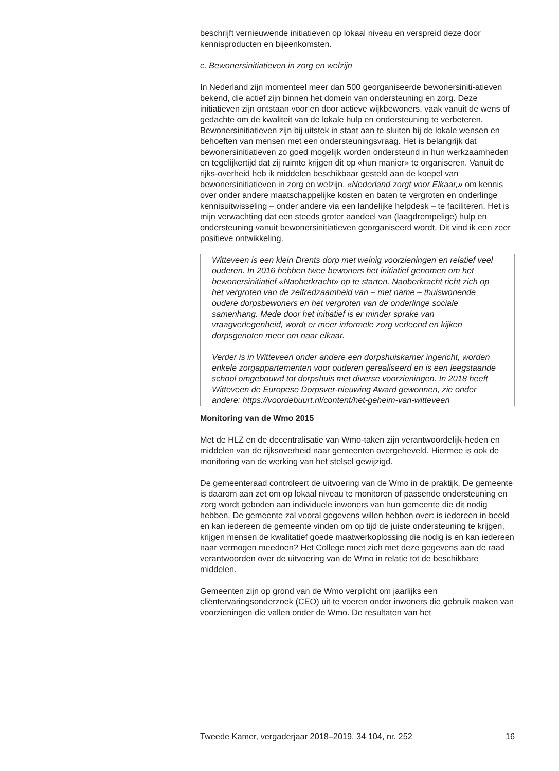beschrijft vernieuwende initiatieven op lokaal niveau en verspreid deze door kennisproducten en bijeenkomsten.
c. Bewonersinitiatieven in zorg en welzijn
In Nederland zijn momenteel meer dan 500 georganiseerde bewonersiniti-atieven bekend, die actief zijn binnen het domein van ondersteuning en zorg. Deze initiatieven zijn ontstaan voor en door actieve wijkbewoners, vaak vanuit de wens of gedachte om de kwaliteit van de lokale hulp en ondersteuning te verbeteren. Bewonersinitiatieven zijn bij uitstek in staat aan te sluiten bij de lokale wensen en behoeften van mensen met een ondersteuningsvraag. Het is belangrijk dat bewonersinitiatieven zo goed mogelijk worden ondersteund in hun werkzaamheden en tegelijkertijd dat zij ruimte krijgen dit op «hun manier» te organiseren. Vanuit de rijks-overheid heb ik middelen beschikbaar gesteld aan de koepel van bewonersinitiatieven in zorg en welzijn, «Nederland zorgt voor Elkaar,» om kennis over onder andere maatschappelijke kosten en baten te vergroten en onderlinge kennisuitwisseling – onder andere via een landelijke helpdesk – te faciliteren. Het is mijn verwachting dat een steeds groter aandeel van (laagdrempelige) hulp en ondersteuning vanuit bewonersinitiatieven georganiseerd wordt. Dit vind ik een zeer positieve ontwikkeling.
Witteveen is een klein Drents dorp met weinig voorzieningen en relatief veel ouderen. In 2016 hebben twee bewoners het initiatief genomen om het bewonersinitiatief «Naoberkracht» op te starten. Naoberkracht richt zich op het vergroten van de zelfredzaamheid van – met name – thuiswonende oudere dorpsbewoners en het vergroten van de onderlinge sociale samenhang. Mede door het initiatief is er minder sprake van vraagverlegenheid, wordt er meer informele zorg verleend en kijken dorpsgenoten meer om naar elkaar.
Verder is in Witteveen onder andere een dorpshuiskamer ingericht, worden enkele zorgappartementen voor ouderen gerealiseerd en is een leegstaande school omgebouwd tot dorpshuis met diverse voorzieningen. In 2018 heeft Witteveen de Europese Dorpsver-nieuwing Award gewonnen, zie onder andere: https://voordebuurt.nl/content/het-geheim-van-witteveen
Monitoring van de Wmo 2015
Met de HLZ en de decentralisatie van Wmo-taken zijn verantwoordelijk-heden en middelen van de rijksoverheid naar gemeenten overgeheveld. Hiermee is ook de monitoring van de werking van het stelsel gewijzigd.
De gemeenteraad controleert de uitvoering van de Wmo in de praktijk. De gemeente is daarom aan zet om op lokaal niveau te monitoren of passende ondersteuning en zorg wordt geboden aan individuele inwoners van hun gemeente die dit nodig hebben. De gemeente zal vooral gegevens willen hebben over: is iedereen in beeld en kan iedereen de gemeente vinden om op tijd de juiste ondersteuning te krijgen, krijgen mensen de kwalitatief goede maatwerkoplossing die nodig is en kan iedereen naar vermogen meedoen? Het College moet zich met deze gegevens aan de raad verantwoorden over de uitvoering van de Wmo in relatie tot de beschikbare middelen.
Gemeenten zijn op grond van de Wmo verplicht om jaarlijks een cliëntervaringsonderzoek (CEO) uit te voeren onder inwoners die gebruik maken van voorzieningen die vallen onder de Wmo. De resultaten van het
Tweede Kamer, vergaderjaar 2018–2019, 34 104, nr. 252 16